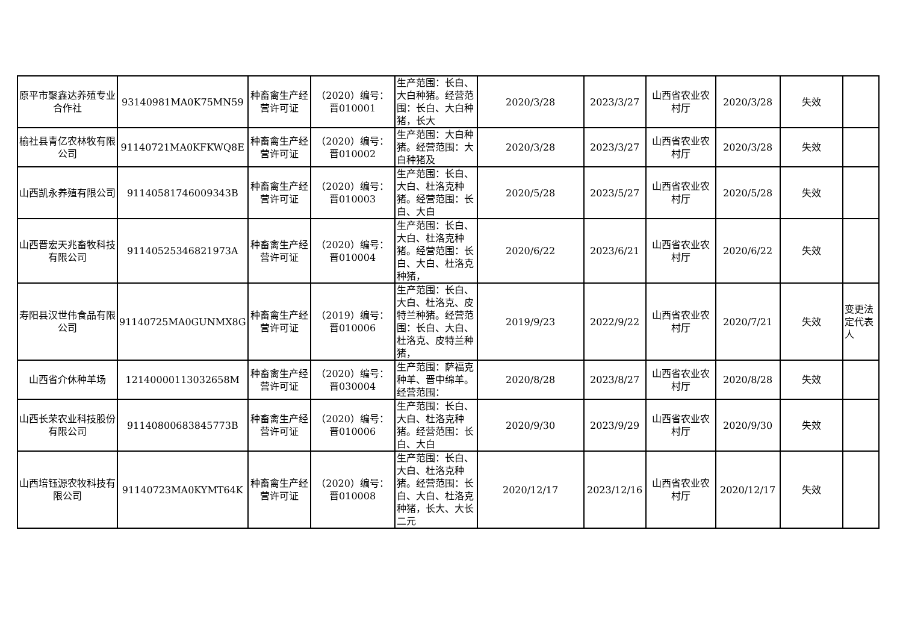| 原平市聚鑫达养殖专业合作社 | 93140981MA0K75MN59 | 种畜禽生产经营许可证 | （2020）编号：晋010001 | 生产范围：长白、大白种猪。经营范围：长白、大白种猪，长大 | 2020/3/28 | 2023/3/27 | 山西省农业农村厅 | 2020/3/28 | 失效 | |
| 榆社县青亿农林牧有限公司 | 91140721MA0KFKWQ8E | 种畜禽生产经营许可证 | （2020）编号：晋010002 | 生产范围：大白种猪。经营范围：大白种猪及 | 2020/3/28 | 2023/3/27 | 山西省农业农村厅 | 2020/3/28 | 失效 | |
| 山西凯永养殖有限公司 | 91140581746009343B | 种畜禽生产经营许可证 | （2020）编号：晋010003 | 生产范围：长白、大白、杜洛克种猪。经营范围：长白、大白 | 2020/5/28 | 2023/5/27 | 山西省农业农村厅 | 2020/5/28 | 失效 | |
| 山西晋宏天兆畜牧科技有限公司 | 91140525346821973A | 种畜禽生产经营许可证 | （2020）编号：晋010004 | 生产范围：长白、大白、杜洛克种猪。经营范围：长白、大白、杜洛克种猪， | 2020/6/22 | 2023/6/21 | 山西省农业农村厅 | 2020/6/22 | 失效 | |
| 寿阳县汉世伟食品有限公司 | 91140725MA0GUNMX8G | 种畜禽生产经营许可证 | （2019）编号：晋010006 | 生产范围：长白、大白、杜洛克、皮特兰种猪。经营范围：长白、大白、杜洛克、皮特兰种猪， | 2019/9/23 | 2022/9/22 | 山西省农业农村厅 | 2020/7/21 | 失效 | 变更法定代表人 |
| 山西省介休种羊场 | 12140000113032658M | 种畜禽生产经营许可证 | （2020）编号：晋030004 | 生产范围：萨福克种羊、晋中绵羊。经营范围： | 2020/8/28 | 2023/8/27 | 山西省农业农村厅 | 2020/8/28 | 失效 | |
| 山西长荣农业科技股份有限公司 | 91140800683845773B | 种畜禽生产经营许可证 | （2020）编号：晋010006 | 生产范围：长白、大白、杜洛克种猪。经营范围：长白、大白 | 2020/9/30 | 2023/9/29 | 山西省农业农村厅 | 2020/9/30 | 失效 | |
| 山西培钰源农牧科技有限公司 | 91140723MA0KYMT64K | 种畜禽生产经营许可证 | （2020）编号：晋010008 | 生产范围：长白、大白、杜洛克种猪。经营范围：长白、大白、杜洛克种猪，长大、大长二元 | 2020/12/17 | 2023/12/16 | 山西省农业农村厅 | 2020/12/17 | 失效 | |